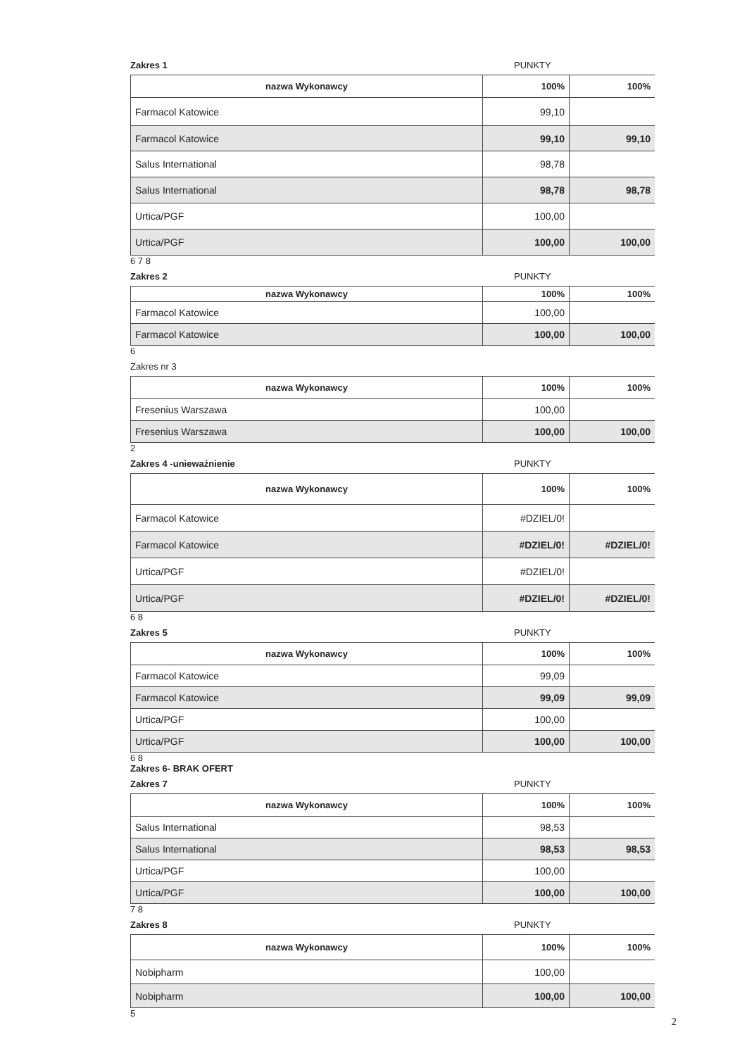Zakres 1 PUNKTY
| nazwa Wykonawcy | 100% | 100% |
| --- | --- | --- |
| Farmacol Katowice | 99,10 | |
| Farmacol Katowice | 99,10 | 99,10 |
| Salus International | 98,78 | |
| Salus International | 98,78 | 98,78 |
| Urtica/PGF | 100,00 | |
| Urtica/PGF | 100,00 | 100,00 |
6 7 8
Zakres 2 PUNKTY
| nazwa Wykonawcy | 100% | 100% |
| --- | --- | --- |
| Farmacol Katowice | 100,00 | |
| Farmacol Katowice | 100,00 | 100,00 |
6
Zakres nr 3
| nazwa Wykonawcy | 100% | 100% |
| --- | --- | --- |
| Fresenius Warszawa | 100,00 | |
| Fresenius Warszawa | 100,00 | 100,00 |
2
Zakres 4 -unieważnienie PUNKTY
| nazwa Wykonawcy | 100% | 100% |
| --- | --- | --- |
| Farmacol Katowice | #DZIEL/0! | |
| Farmacol Katowice | #DZIEL/0! | #DZIEL/0! |
| Urtica/PGF | #DZIEL/0! | |
| Urtica/PGF | #DZIEL/0! | #DZIEL/0! |
6 8
Zakres 5 PUNKTY
| nazwa Wykonawcy | 100% | 100% |
| --- | --- | --- |
| Farmacol Katowice | 99,09 | |
| Farmacol Katowice | 99,09 | 99,09 |
| Urtica/PGF | 100,00 | |
| Urtica/PGF | 100,00 | 100,00 |
6 8
Zakres 6- BRAK OFERT
Zakres 7 PUNKTY
| nazwa Wykonawcy | 100% | 100% |
| --- | --- | --- |
| Salus International | 98,53 | |
| Salus International | 98,53 | 98,53 |
| Urtica/PGF | 100,00 | |
| Urtica/PGF | 100,00 | 100,00 |
7 8
Zakres 8 PUNKTY
| nazwa Wykonawcy | 100% | 100% |
| --- | --- | --- |
| Nobipharm | 100,00 | |
| Nobipharm | 100,00 | 100,00 |
5
2